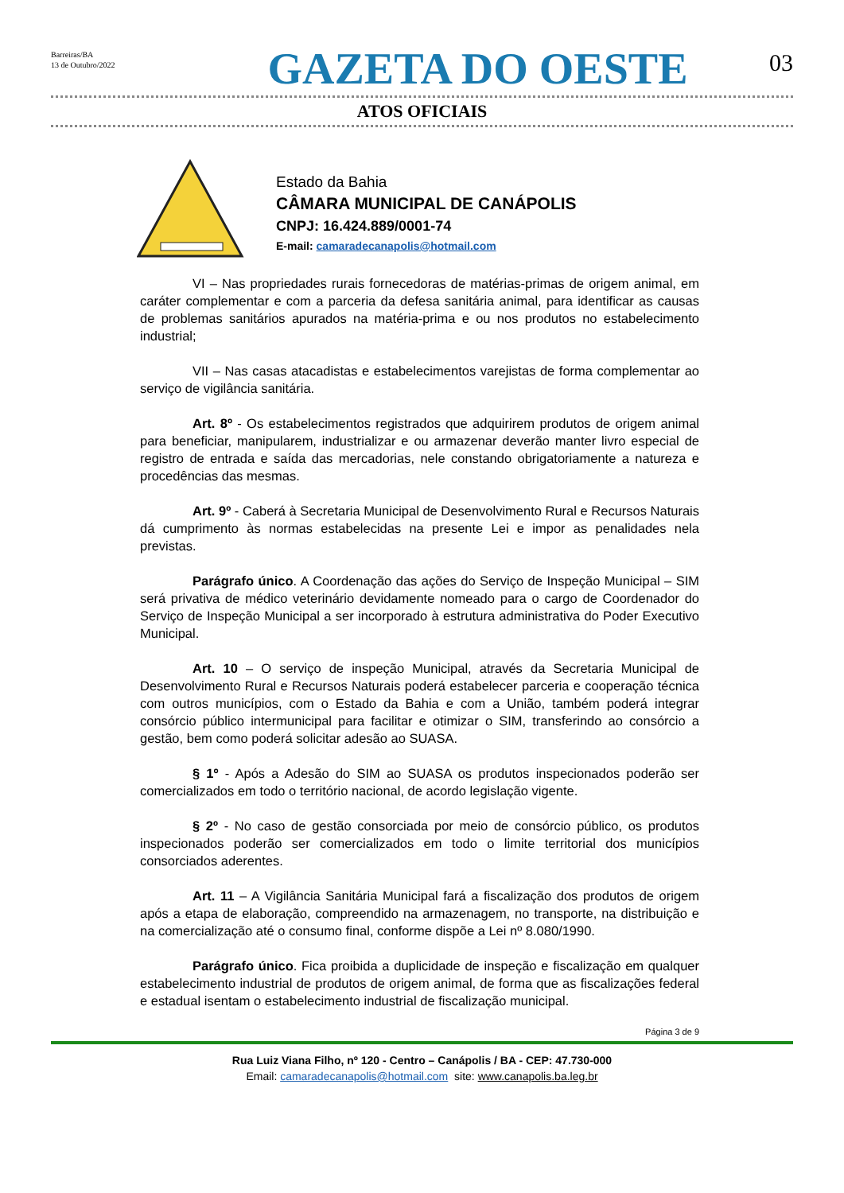Barreiras/BA
13 de Outubro/2022
GAZETA DO OESTE
03
ATOS OFICIAIS
Estado da Bahia
CÂMARA MUNICIPAL DE CANÁPOLIS
CNPJ: 16.424.889/0001-74
E-mail: camaradecanapolis@hotmail.com
VI – Nas propriedades rurais fornecedoras de matérias-primas de origem animal, em caráter complementar e com a parceria da defesa sanitária animal, para identificar as causas de problemas sanitários apurados na matéria-prima e ou nos produtos no estabelecimento industrial;
VII – Nas casas atacadistas e estabelecimentos varejistas de forma complementar ao serviço de vigilância sanitária.
Art. 8º - Os estabelecimentos registrados que adquirirem produtos de origem animal para beneficiar, manipularem, industrializar e ou armazenar deverão manter livro especial de registro de entrada e saída das mercadorias, nele constando obrigatoriamente a natureza e procedências das mesmas.
Art. 9º - Caberá à Secretaria Municipal de Desenvolvimento Rural e Recursos Naturais dá cumprimento às normas estabelecidas na presente Lei e impor as penalidades nela previstas.
Parágrafo único. A Coordenação das ações do Serviço de Inspeção Municipal – SIM será privativa de médico veterinário devidamente nomeado para o cargo de Coordenador do Serviço de Inspeção Municipal a ser incorporado à estrutura administrativa do Poder Executivo Municipal.
Art. 10 – O serviço de inspeção Municipal, através da Secretaria Municipal de Desenvolvimento Rural e Recursos Naturais poderá estabelecer parceria e cooperação técnica com outros municípios, com o Estado da Bahia e com a União, também poderá integrar consórcio público intermunicipal para facilitar e otimizar o SIM, transferindo ao consórcio a gestão, bem como poderá solicitar adesão ao SUASA.
§ 1º - Após a Adesão do SIM ao SUASA os produtos inspecionados poderão ser comercializados em todo o território nacional, de acordo legislação vigente.
§ 2º - No caso de gestão consorciada por meio de consórcio público, os produtos inspecionados poderão ser comercializados em todo o limite territorial dos municípios consorciados aderentes.
Art. 11 – A Vigilância Sanitária Municipal fará a fiscalização dos produtos de origem após a etapa de elaboração, compreendido na armazenagem, no transporte, na distribuição e na comercialização até o consumo final, conforme dispõe a Lei nº 8.080/1990.
Parágrafo único. Fica proibida a duplicidade de inspeção e fiscalização em qualquer estabelecimento industrial de produtos de origem animal, de forma que as fiscalizações federal e estadual isentam o estabelecimento industrial de fiscalização municipal.
Página 3 de 9
Rua Luiz Viana Filho, nº 120 - Centro – Canápolis / BA - CEP: 47.730-000
Email: camaradecanapolis@hotmail.com site: www.canapolis.ba.leg.br